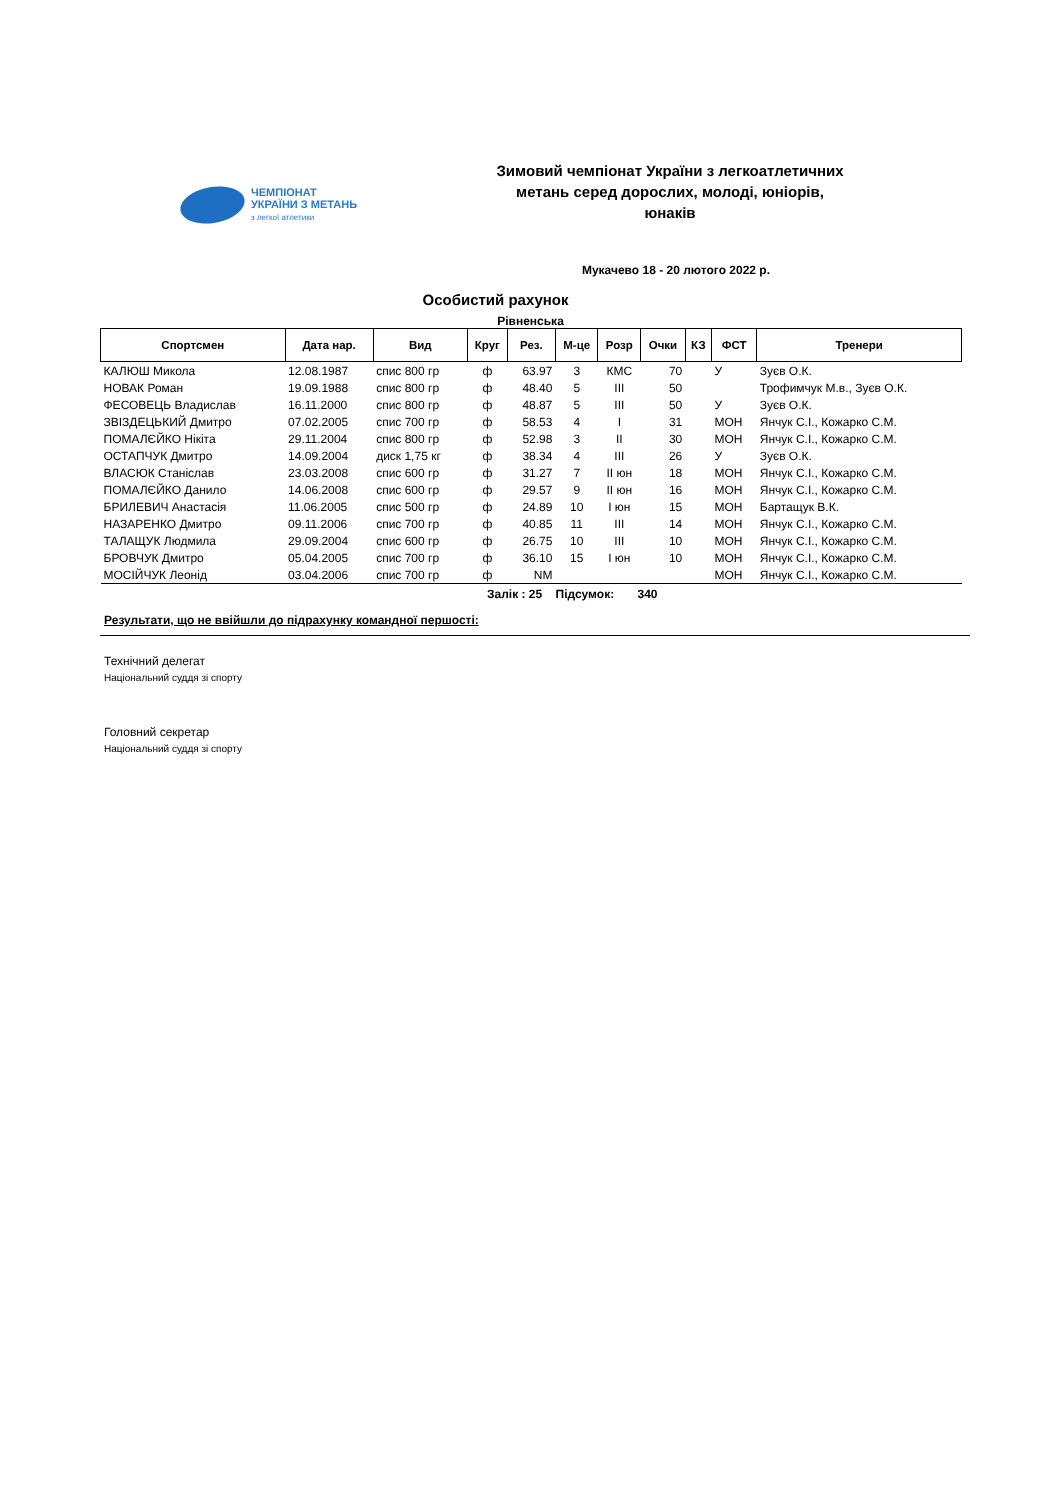ЧЕМПІОНАТ
УКРАЇНИ З МЕТАНЬ
з легкої атлетики
Зимовий чемпіонат України з легкоатлетичних метань серед дорослих, молоді, юніорів, юнаків
Мукачево 18 - 20 лютого 2022 р.
Особистий рахунок
Рівненська
| Спортсмен | Дата нар. | Вид | Круг | Рез. | М-це | Розр | Очки | КЗ | ФСТ | Тренери |
| --- | --- | --- | --- | --- | --- | --- | --- | --- | --- | --- |
| КАЛЮШ Микола | 12.08.1987 | спис 800 гр | ф | 63.97 | 3 | КМС | 70 | | У | Зуєв О.К. |
| НОВАК Роман | 19.09.1988 | спис 800 гр | ф | 48.40 | 5 | III | 50 | | | Трофимчук М.в., Зуєв О.К. |
| ФЕСОВЕЦЬ Владислав | 16.11.2000 | спис 800 гр | ф | 48.87 | 5 | III | 50 | | У | Зуєв О.К. |
| ЗВІЗДЕЦЬКИЙ Дмитро | 07.02.2005 | спис 700 гр | ф | 58.53 | 4 | I | 31 | | МОН | Янчук С.І., Кожарко С.М. |
| ПОМАЛЄЙКО Нікіта | 29.11.2004 | спис 800 гр | ф | 52.98 | 3 | II | 30 | | МОН | Янчук С.І., Кожарко С.М. |
| ОСТАПЧУК Дмитро | 14.09.2004 | диск 1,75 кг | ф | 38.34 | 4 | III | 26 | | У | Зуєв О.К. |
| ВЛАСЮК Станіслав | 23.03.2008 | спис 600 гр | ф | 31.27 | 7 | II юн | 18 | | МОН | Янчук С.І., Кожарко С.М. |
| ПОМАЛЄЙКО Данило | 14.06.2008 | спис 600 гр | ф | 29.57 | 9 | II юн | 16 | | МОН | Янчук С.І., Кожарко С.М. |
| БРИЛЕВИЧ Анастасія | 11.06.2005 | спис 500 гр | ф | 24.89 | 10 | I юн | 15 | | МОН | Бартащук В.К. |
| НАЗАРЕНКО Дмитро | 09.11.2006 | спис 700 гр | ф | 40.85 | 11 | III | 14 | | МОН | Янчук С.І., Кожарко С.М. |
| ТАЛАЩУК Людмила | 29.09.2004 | спис 600 гр | ф | 26.75 | 10 | III | 10 | | МОН | Янчук С.І., Кожарко С.М. |
| БРОВЧУК Дмитро | 05.04.2005 | спис 700 гр | ф | 36.10 | 15 | I юн | 10 | | МОН | Янчук С.І., Кожарко С.М. |
| МОСІЙЧУК Леонід | 03.04.2006 | спис 700 гр | ф | NM | | | | | МОН | Янчук С.І., Кожарко С.М. |
Залік : 25 Підсумок: 340
Результати, що не ввійшли до підрахунку командної першості:
Технічний делегат
Національний суддя зі спорту
Головний секретар
Національний суддя зі спорту